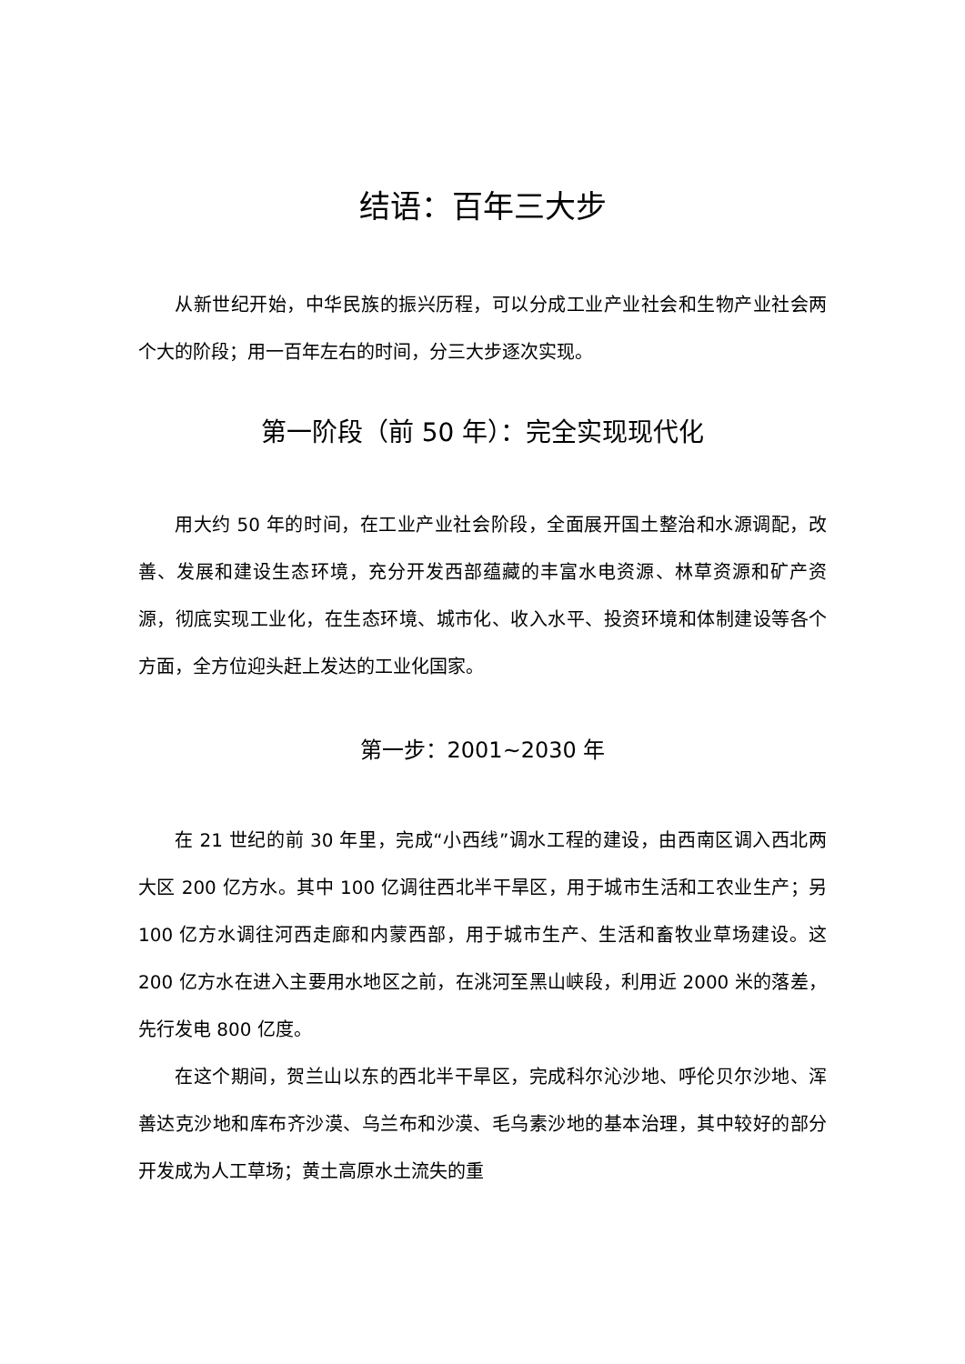结语：百年三大步
从新世纪开始，中华民族的振兴历程，可以分成工业产业社会和生物产业社会两个大的阶段；用一百年左右的时间，分三大步逐次实现。
第一阶段（前 50 年）：完全实现现代化
用大约 50 年的时间，在工业产业社会阶段，全面展开国土整治和水源调配，改善、发展和建设生态环境，充分开发西部蕴藏的丰富水电资源、林草资源和矿产资源，彻底实现工业化，在生态环境、城市化、收入水平、投资环境和体制建设等各个方面，全方位迎头赶上发达的工业化国家。
第一步：2001~2030 年
在 21 世纪的前 30 年里，完成“小西线”调水工程的建设，由西南区调入西北两大区 200 亿方水。其中 100 亿调往西北半干旱区，用于城市生活和工农业生产；另 100 亿方水调往河西走廊和内蒙西部，用于城市生产、生活和畜牧业草场建设。这 200 亿方水在进入主要用水地区之前，在洮河至黑山峡段，利用近 2000 米的落差，先行发电 800 亿度。
在这个期间，贺兰山以东的西北半干旱区，完成科尔沁沙地、呼伦贝尔沙地、浑善达克沙地和库布齐沙漠、乌兰布和沙漠、毛乌素沙地的基本治理，其中较好的部分开发成为人工草场；黄土高原水土流失的重